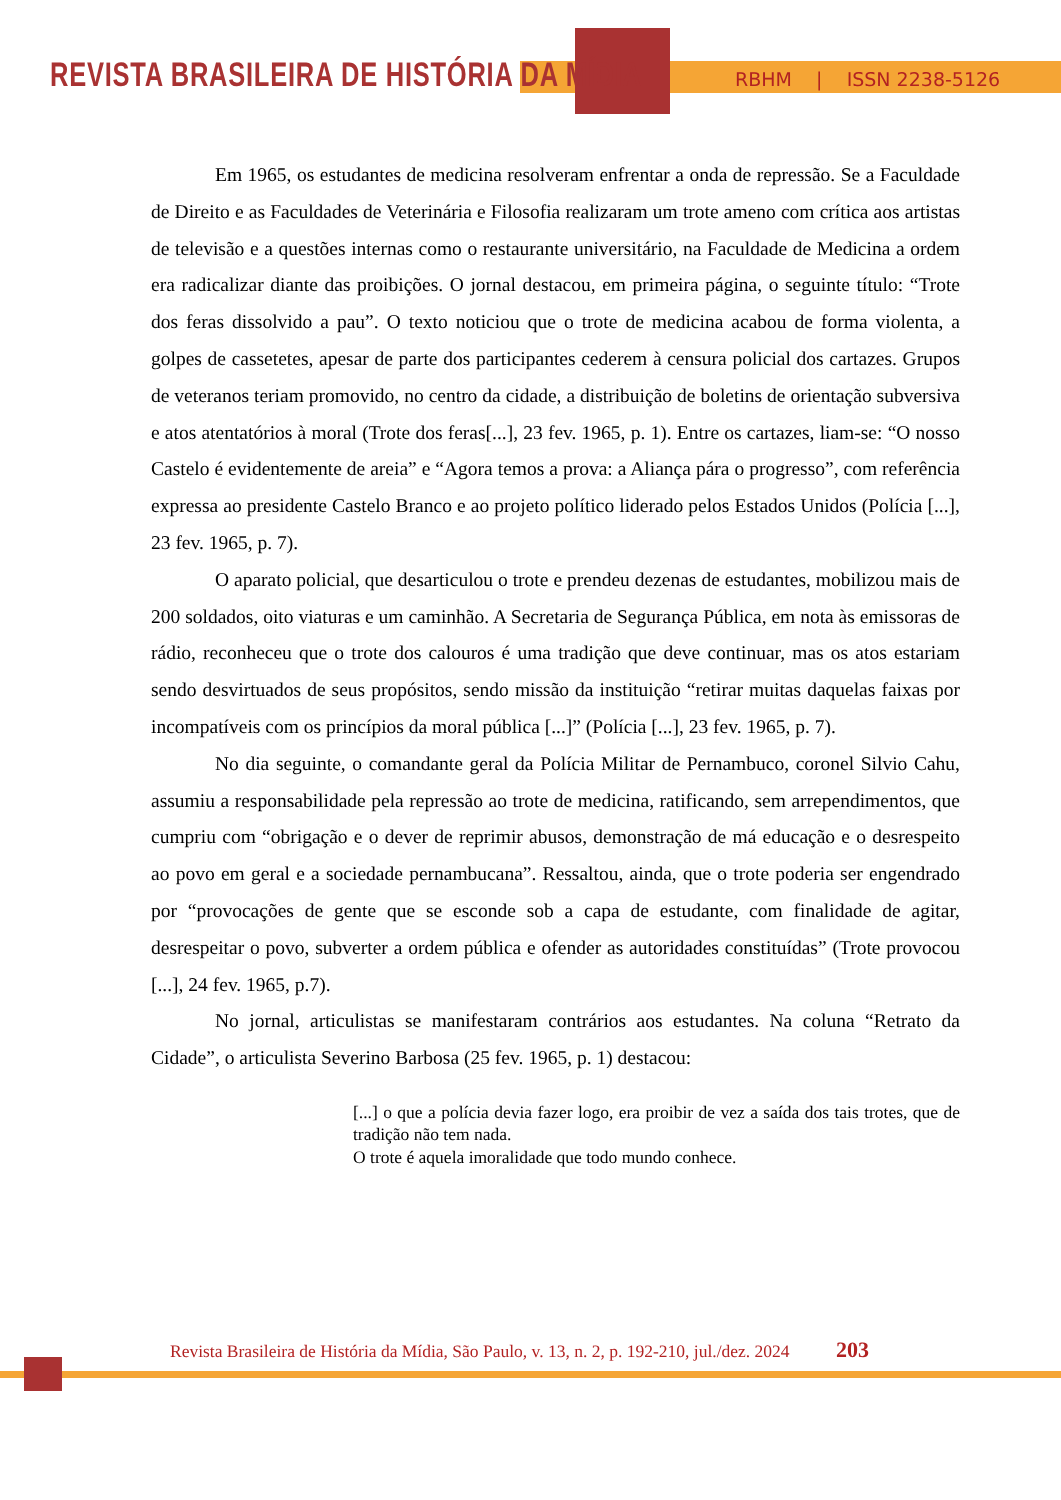REVISTA BRASILEIRA DE HISTÓRIA DA MÍDIA
RBHM | ISSN 2238-5126
Em 1965, os estudantes de medicina resolveram enfrentar a onda de repressão. Se a Faculdade de Direito e as Faculdades de Veterinária e Filosofia realizaram um trote ameno com crítica aos artistas de televisão e a questões internas como o restaurante universitário, na Faculdade de Medicina a ordem era radicalizar diante das proibições. O jornal destacou, em primeira página, o seguinte título: “Trote dos feras dissolvido a pau”. O texto noticiou que o trote de medicina acabou de forma violenta, a golpes de cassetetes, apesar de parte dos participantes cederem à censura policial dos cartazes. Grupos de veteranos teriam promovido, no centro da cidade, a distribuição de boletins de orientação subversiva e atos atentatórios à moral (Trote dos feras[...], 23 fev. 1965, p. 1). Entre os cartazes, liam-se: “O nosso Castelo é evidentemente de areia” e “Agora temos a prova: a Aliança pára o progresso”, com referência expressa ao presidente Castelo Branco e ao projeto político liderado pelos Estados Unidos (Polícia [...], 23 fev. 1965, p. 7).
O aparato policial, que desarticulou o trote e prendeu dezenas de estudantes, mobilizou mais de 200 soldados, oito viaturas e um caminhão. A Secretaria de Segurança Pública, em nota às emissoras de rádio, reconheceu que o trote dos calouros é uma tradição que deve continuar, mas os atos estariam sendo desvirtuados de seus propósitos, sendo missão da instituição “retirar muitas daquelas faixas por incompatíveis com os princípios da moral pública [...]” (Polícia [...], 23 fev. 1965, p. 7).
No dia seguinte, o comandante geral da Polícia Militar de Pernambuco, coronel Silvio Cahu, assumiu a responsabilidade pela repressão ao trote de medicina, ratificando, sem arrependimentos, que cumpriu com “obrigação e o dever de reprimir abusos, demonstração de má educação e o desrespeito ao povo em geral e a sociedade pernambucana”. Ressaltou, ainda, que o trote poderia ser engendrado por “provocações de gente que se esconde sob a capa de estudante, com finalidade de agitar, desrespeitar o povo, subverter a ordem pública e ofender as autoridades constituídas” (Trote provocou [...], 24 fev. 1965, p.7).
No jornal, articulistas se manifestaram contrários aos estudantes. Na coluna “Retrato da Cidade”, o articulista Severino Barbosa (25 fev. 1965, p. 1) destacou:
[...] o que a polícia devia fazer logo, era proibir de vez a saída dos tais trotes, que de tradição não tem nada.
O trote é aquela imoralidade que todo mundo conhece.
Revista Brasileira de História da Mídia, São Paulo, v. 13, n. 2, p. 192-210, jul./dez. 2024 203